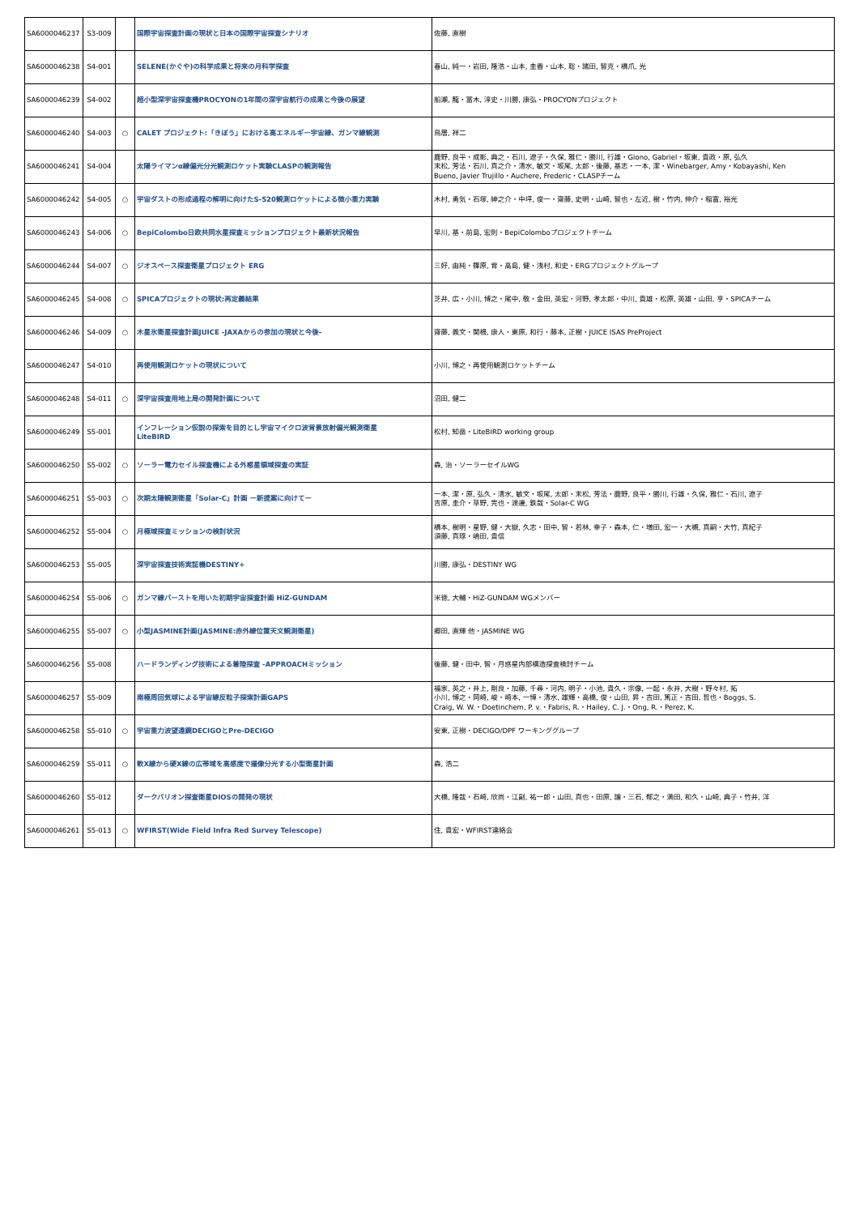| SA6000046237 | S3-009 | | 国際宇宙探査計画の現状と日本の国際宇宙探査シナリオ | 佐藤, 直樹 |
| SA6000046238 | S4-001 | | SELENE(かぐや)の科学成果と将来の月科学探査 | 春山, 純一・岩田, 隆浩・山本, 圭香・山本, 聡・諸田, 智克・橋爪, 光 |
| SA6000046239 | S4-002 | | 超小型深宇宙探査機PROCYONの1年間の深宇宙航行の成果と今後の展望 | 船瀬, 龍・冨木, 淳史・川勝, 康弘・PROCYONプロジェクト |
| SA6000046240 | S4-003 | ○ | CALET プロジェクト:「きぼう」における高エネルギー宇宙線、ガンマ線観測 | 鳥居, 祥二 |
| SA6000046241 | S4-004 | | 太陽ライマンα線偏光分光観測ロケット実験CLASPの観測報告 | 鹿野, 良平・成影, 典之・石川, 遼子・久保, 雅仁・勝川, 行雄・Giono, Gabriel・坂東, 貴政・原, 弘久 末松, 芳法・石川, 真之介・清水, 敏文・坂尾, 太郎・後藤, 基志・一本, 潔・Winebarger, Amy・Kobayashi, Ken Bueno, Javier Trujillo・Auchere, Frederic・CLASPチーム |
| SA6000046242 | S4-005 | ○ | 宇宙ダストの形成過程の解明に向けたS-520観測ロケットによる微小重力実験 | 木村, 勇気・石塚, 紳之介・中坪, 俊一・齋藤, 史明・山崎, 智也・左近, 樹・竹内, 伸介・稲富, 裕光 |
| SA6000046243 | S4-006 | ○ | BepiColombo日欧共同水星探査ミッションプロジェクト最新状況報告 | 早川, 基・前島, 宏則・BepiColomboプロジェクトチーム |
| SA6000046244 | S4-007 | ○ | ジオスペース探査衛星プロジェクト ERG | 三好, 由純・篠原, 育・高島, 健・浅村, 和史・ERGプロジェクトグループ |
| SA6000046245 | S4-008 | ○ | SPICAプロジェクトの現状:再定義結果 | 芝井, 広・小川, 博之・尾中, 敬・金田, 英宏・河野, 孝太郎・中川, 貴雄・松原, 英雄・山田, 亨・SPICAチーム |
| SA6000046246 | S4-009 | ○ | 木星氷衛星探査計画JUICE -JAXAからの参加の現状と今後- | 齋藤, 義文・関根, 康人・東原, 和行・藤本, 正樹・JUICE ISAS PreProject |
| SA6000046247 | S4-010 | | 再使用観測ロケットの現状について | 小川, 博之・再使用観測ロケットチーム |
| SA6000046248 | S4-011 | ○ | 深宇宙探査用地上局の開発計画について | 沼田, 健二 |
| SA6000046249 | S5-001 | | インフレーション仮説の探索を目的とし宇宙マイクロ波背景放射偏光観測衛星 LiteBIRD | 松村, 知岳・LiteBIRD working group |
| SA6000046250 | S5-002 | ○ | ソーラー電力セイル探査機による外惑星領域探査の実証 | 森, 治・ソーラーセイルWG |
| SA6000046251 | S5-003 | ○ | 次期太陽観測衛星「Solar-C」計画 ー新提案に向けてー | 一本, 潔・原, 弘久・清水, 敏文・坂尾, 太郎・末松, 芳法・鹿野, 良平・勝川, 行雄・久保, 雅仁・石川, 遼子 吉原, 圭介・草野, 完也・渡邊, 鉄哉・Solar-C WG |
| SA6000046252 | S5-004 | ○ | 月極域探査ミッションの検討状況 | 橋本, 樹明・星野, 健・大嶽, 久志・田中, 智・若林, 幸子・森本, 仁・増田, 宏一・大槻, 真嗣・大竹, 真紀子 須藤, 真琢・嶋田, 貴信 |
| SA6000046253 | S5-005 | | 深宇宙探査技術実証機DESTINY+ | 川勝, 康弘・DESTINY WG |
| SA6000046254 | S5-006 | ○ | ガンマ線バーストを用いた初期宇宙探査計画 HiZ-GUNDAM | 米徳, 大輔・HiZ-GUNDAM WGメンバー |
| SA6000046255 | S5-007 | ○ | 小型JASMINE計画(JASMINE:赤外線位置天文観測衛星) | 郷田, 直輝 他・JASMINE WG |
| SA6000046256 | S5-008 | | ハードランディング技術による着陸探査 -APPROACHミッション | 後藤, 健・田中, 智・月惑星内部構造探査検討チーム |
| SA6000046257 | S5-009 | | 南極周回気球による宇宙線反粒子探索計画GAPS | 福家, 英之・井上, 剛良・加藤, 千尋・河内, 明子・小池, 貴久・宗像, 一起・永井, 大樹・野々村, 拓 小川, 博之・岡崎, 峻・崎本, 一博・清水, 雄輝・高橋, 俊・山田, 昇・吉田, 篤正・吉田, 哲也・Boggs, S. Craig, W. W.・Doetinchem, P. v.・Fabris, R.・Hailey, C. J.・Ong, R.・Perez, K. |
| SA6000046258 | S5-010 | ○ | 宇宙重力波望遠鏡DECIGOとPre-DECIGO | 安東, 正樹・DECIGO/DPF ワーキンググループ |
| SA6000046259 | S5-011 | ○ | 軟X線から硬X線の広帯域を高感度で撮像分光する小型衛星計画 | 森, 浩二 |
| SA6000046260 | S5-012 | | ダークバリオン探査衛星DIOSの開発の現状 | 大橋, 隆哉・石崎, 欣尚・江副, 祐一郎・山田, 真也・田原, 譲・三石, 郁之・満田, 和久・山崎, 典子・竹井, 洋 |
| SA6000046261 | S5-013 | ○ | WFIRST(Wide Field Infra Red Survey Telescope) | 住, 貴宏・WFIRST連絡会 |